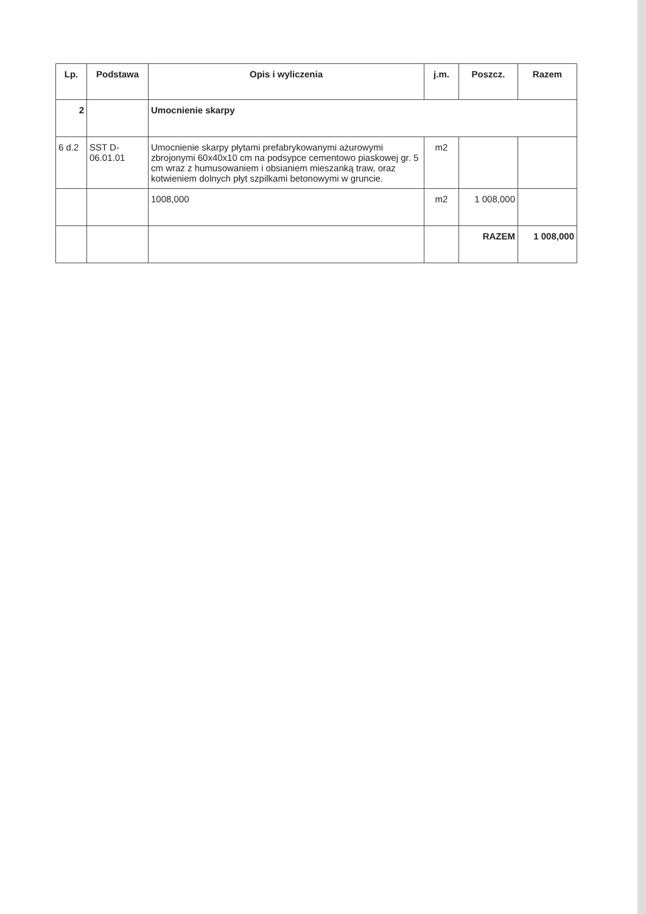| Lp. | Podstawa | Opis i wyliczenia | j.m. | Poszcz. | Razem |
| --- | --- | --- | --- | --- | --- |
| 2 | | Umocnienie skarpy | | | |
| 6 d.2 | SST D-06.01.01 | Umocnienie skarpy płytami prefabrykowanymi ażurowymi zbrojonymi 60x40x10 cm na podsypce cementowo piaskowej gr. 5 cm wraz z humusowaniem i obsianiem mieszanką traw, oraz kotwieniem dolnych płyt szpilkami betonowymi w gruncie. | m2 | | |
| | | 1008,000 | m2 | 1 008,000 | |
| | | | | RAZEM | 1 008,000 |